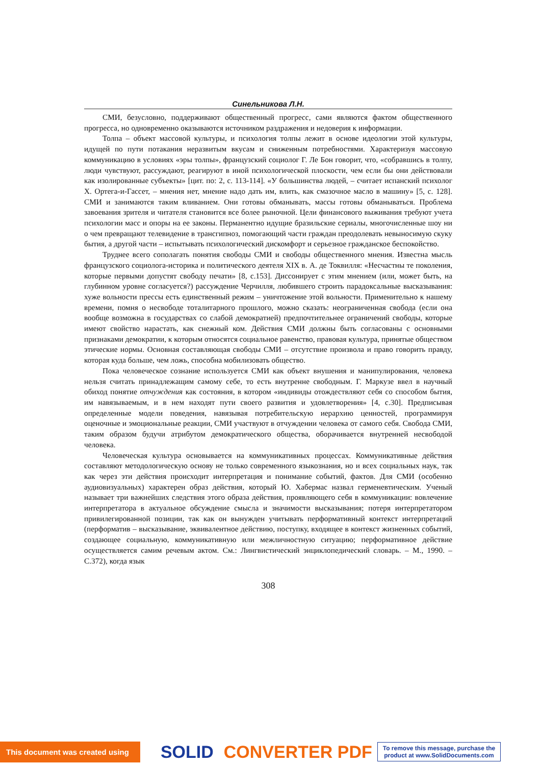Синельникова Л.Н.
СМИ, безусловно, поддерживают общественный прогресс, сами являются фактом общественного прогресса, но одновременно оказываются источником раздражения и недоверия к информации.
Толпа – объект массовой культуры, и психология толпы лежит в основе идеологии этой культуры, идущей по пути потакания неразвитым вкусам и сниженным потребностями. Характеризуя массовую коммуникацию в условиях «эры толпы», французский социолог Г. Ле Бон говорит, что, «собравшись в толпу, люди чувствуют, рассуждают, реагируют в иной психологической плоскости, чем если бы они действовали как изолированные субъекты» [цит. по: 2, с. 113-114]. «У большинства людей, – считает испанский психолог Х. Ортега-и-Гассет, – мнения нет, мнение надо дать им, влить, как смазочное масло в машину» [5, с. 128]. СМИ и занимаются таким вливанием. Они готовы обманывать, массы готовы обманываться. Проблема завоевания зрителя и читателя становится все более рыночной. Цели финансового выживания требуют учета психологии масс и опоры на ее законы. Перманентно идущие бразильские сериалы, многочисленные шоу ни о чем превращают телевидение в трансгипноз, помогающий части граждан преодолевать невыносимую скуку бытия, а другой части – испытывать психологический дискомфорт и серьезное гражданское беспокойство.
Труднее всего сополагать понятия свободы СМИ и свободы общественного мнения. Известна мысль французского социолога-историка и политического деятеля XIX в. А. де Токвилля: «Несчастны те поколения, которые первыми допустят свободу печати» [8, с.153]. Диссонирует с этим мнением (или, может быть, на глубинном уровне согласуется?) рассуждение Черчилля, любившего строить парадоксальные высказывания: хуже вольности прессы есть единственный режим – уничтожение этой вольности. Применительно к нашему времени, помня о несвободе тоталитарного прошлого, можно сказать: неограниченная свобода (если она вообще возможна в государствах со слабой демократией) предпочтительнее ограничений свободы, которые имеют свойство нарастать, как снежный ком. Действия СМИ должны быть согласованы с основными признаками демократии, к которым относятся социальное равенство, правовая культура, принятые обществом этические нормы. Основная составляющая свободы СМИ – отсутствие произвола и право говорить правду, которая куда больше, чем ложь, способна мобилизовать общество.
Пока человеческое сознание используется СМИ как объект внушения и манипулирования, человека нельзя считать принадлежащим самому себе, то есть внутренне свободным. Г. Маркузе ввел в научный обиход понятие отчуждения как состояния, в котором «индивиды отождествляют себя со способом бытия, им навязываемым, и в нем находят пути своего развития и удовлетворения» [4, с.30]. Предписывая определенные модели поведения, навязывая потребительскую иерархию ценностей, программируя оценочные и эмоциональные реакции, СМИ участвуют в отчуждении человека от самого себя. Свобода СМИ, таким образом будучи атрибутом демократического общества, оборачивается внутренней несвободой человека.
Человеческая культура основывается на коммуникативных процессах. Коммуникативные действия составляют методологическую основу не только современного языкознания, но и всех социальных наук, так как через эти действия происходит интерпретация и понимание событий, фактов. Для СМИ (особенно аудиовизуальных) характерен образ действия, который Ю. Хабермас назвал герменевтическим. Ученый называет три важнейших следствия этого образа действия, проявляющего себя в коммуникации: вовлечение интерпретатора в актуальное обсуждение смысла и значимости высказывания; потеря интерпретатором привилегированной позиции, так как он вынужден учитывать перформативный контекст интерпретаций (перформатив – высказывание, эквивалентное действию, поступку, входящее в контекст жизненных событий, создающее социальную, коммуникативную или межличностную ситуацию; перформативное действие осуществляется самим речевым актом. См.: Лингвистический энциклопедический словарь. – М., 1990. – С.372), когда язык
308
This document was created using
SOLID CONVERTER PDF
To remove this message, purchase the
product at www.SolidDocuments.com